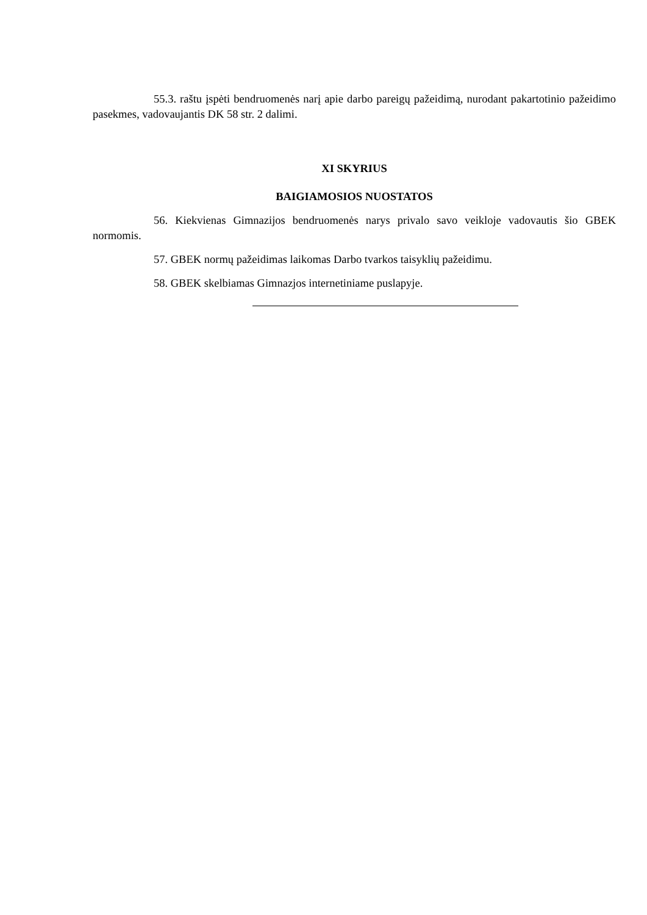55.3. raštu įspėti bendruomenės narį apie darbo pareigų pažeidimą, nurodant pakartotinio pažeidimo pasekmes, vadovaujantis DK 58 str. 2 dalimi.
XI SKYRIUS
BAIGIAMOSIOS NUOSTATOS
56. Kiekvienas Gimnazijos bendruomenės narys privalo savo veikloje vadovautis šio GBEK normomis.
57. GBEK normų pažeidimas laikomas Darbo tvarkos taisyklių pažeidimu.
58. GBEK skelbiamas Gimnazjos internetiniame puslapyje.